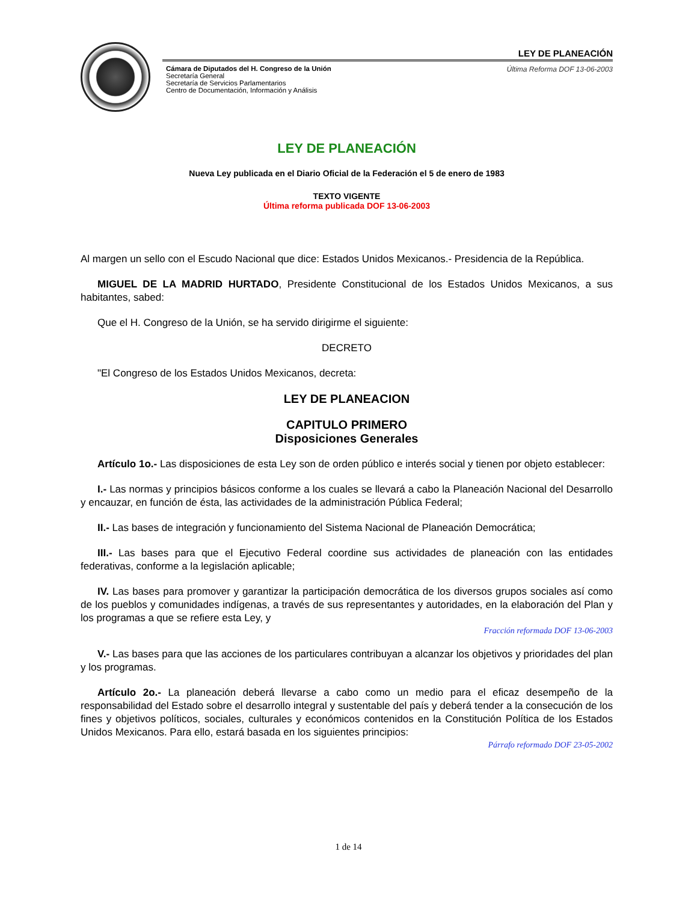LEY DE PLANEACIÓN
Cámara de Diputados del H. Congreso de la Unión
Secretaría General
Secretaría de Servicios Parlamentarios
Centro de Documentación, Información y Análisis
Última Reforma DOF 13-06-2003
LEY DE PLANEACIÓN
Nueva Ley publicada en el Diario Oficial de la Federación el 5 de enero de 1983
TEXTO VIGENTE
Última reforma publicada DOF 13-06-2003
Al margen un sello con el Escudo Nacional que dice: Estados Unidos Mexicanos.- Presidencia de la República.
MIGUEL DE LA MADRID HURTADO, Presidente Constitucional de los Estados Unidos Mexicanos, a sus habitantes, sabed:
Que el H. Congreso de la Unión, se ha servido dirigirme el siguiente:
DECRETO
"El Congreso de los Estados Unidos Mexicanos, decreta:
LEY DE PLANEACION
CAPITULO PRIMERO
Disposiciones Generales
Artículo 1o.- Las disposiciones de esta Ley son de orden público e interés social y tienen por objeto establecer:
I.- Las normas y principios básicos conforme a los cuales se llevará a cabo la Planeación Nacional del Desarrollo y encauzar, en función de ésta, las actividades de la administración Pública Federal;
II.- Las bases de integración y funcionamiento del Sistema Nacional de Planeación Democrática;
III.- Las bases para que el Ejecutivo Federal coordine sus actividades de planeación con las entidades federativas, conforme a la legislación aplicable;
IV. Las bases para promover y garantizar la participación democrática de los diversos grupos sociales así como de los pueblos y comunidades indígenas, a través de sus representantes y autoridades, en la elaboración del Plan y los programas a que se refiere esta Ley, y
Fracción reformada DOF 13-06-2003
V.- Las bases para que las acciones de los particulares contribuyan a alcanzar los objetivos y prioridades del plan y los programas.
Artículo 2o.- La planeación deberá llevarse a cabo como un medio para el eficaz desempeño de la responsabilidad del Estado sobre el desarrollo integral y sustentable del país y deberá tender a la consecución de los fines y objetivos políticos, sociales, culturales y económicos contenidos en la Constitución Política de los Estados Unidos Mexicanos. Para ello, estará basada en los siguientes principios:
Párrafo reformado DOF 23-05-2002
1 de 14